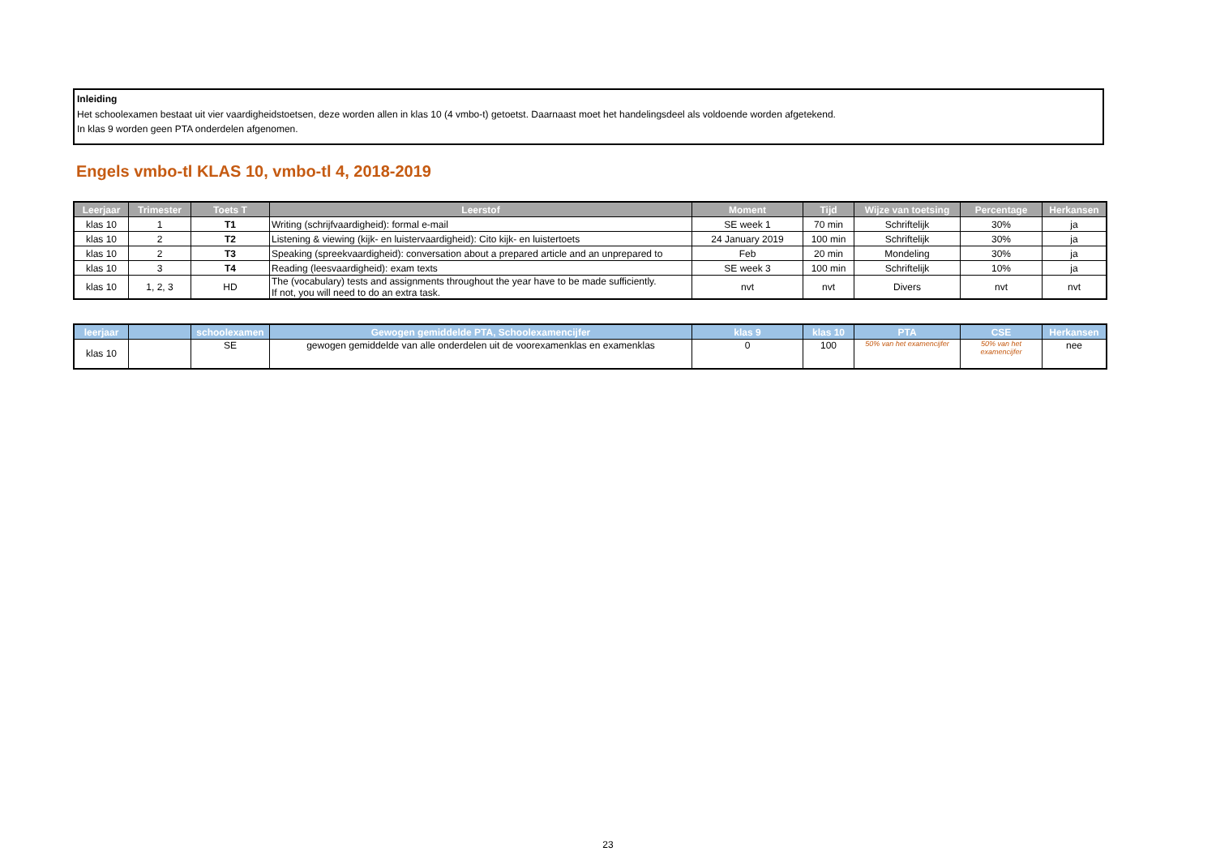Inleiding
Het schoolexamen bestaat uit vier vaardigheidstoetsen, deze worden allen in klas 10 (4 vmbo-t) getoetst. Daarnaast moet het handelingsdeel als voldoende worden afgetekend.
In klas 9 worden geen PTA onderdelen afgenomen.
Engels vmbo-tl KLAS 10, vmbo-tl 4, 2018-2019
| Leerjaar | Trimester | Toets T | Leerstof | Moment | Tijd | Wijze van toetsing | Percentage | Herkansen |
| --- | --- | --- | --- | --- | --- | --- | --- | --- |
| klas 10 | 1 | T1 | Writing (schrijfvaardigheid): formal e-mail | SE week 1 | 70 min | Schriftelijk | 30% | ja |
| klas 10 | 2 | T2 | Listening & viewing (kijk- en luistervaardigheid): Cito kijk- en luistertoets | 24 January 2019 | 100 min | Schriftelijk | 30% | ja |
| klas 10 | 2 | T3 | Speaking (spreekvaardigheid): conversation about a prepared article and an unprepared to | Feb | 20 min | Mondeling | 30% | ja |
| klas 10 | 3 | T4 | Reading (leesvaardigheid): exam texts | SE week 3 | 100 min | Schriftelijk | 10% | ja |
| klas 10 | 1, 2, 3 | HD | The (vocabulary) tests and assignments throughout the year have to be made sufficiently. If not, you will need to do an extra task. | nvt | nvt | Divers | nvt | nvt |
| leerjaar | | schoolexamen | Gewogen gemiddelde PTA, Schoolexamencijfer | klas 9 | klas 10 | PTA | CSE | Herkansen |
| --- | --- | --- | --- | --- | --- | --- | --- | --- |
| klas 10 | | SE | gewogen gemiddelde van alle onderdelen uit de voorexamenklas en examenklas | 0 | 100 | 50% van het examencijfer | 50% van het examencijfer | nee |
23